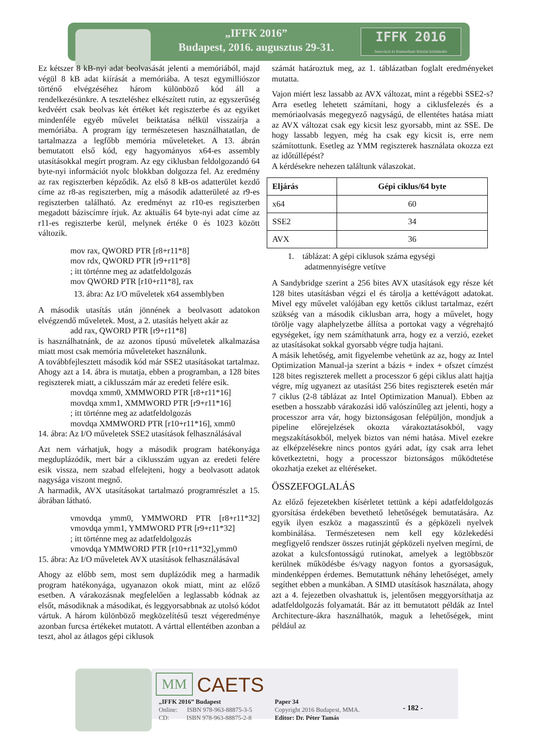„IFFK 2016”
Budapest, 2016. augusztus 29-31.
IFFK 2016
Innováció és fenntartható felszíni közlekedés
Ez kétszer 8 kB-nyi adat beolvasását jelenti a memóriából, majd végül 8 kB adat kiírását a memóriába. A teszt egymilliószor történő elvégzéséhez három különböző kód áll a rendelkezésünkre. A teszteléshez elkészített rutin, az egyszerűség kedvéért csak beolvas két értéket két regiszterbe és az egyiket mindenféle egyéb művelet beiktatása nélkül visszaírja a memóriába. A program így természetesen használhatatlan, de tartalmazza a legfőbb memória műveleteket. A 13. ábrán bemutatott első kód, egy hagyományos x64-es assembly utasításokkal megírt program. Az egy ciklusban feldolgozandó 64 byte-nyi információt nyolc blokkban dolgozza fel. Az eredmény az rax regiszterben képződik. Az első 8 kB-os adatterület kezdő címe az r8-as regiszterben, míg a második adatterületé az r9-es regiszterben található. Az eredményt az r10-es regiszterben megadott báziscímre írjuk. Az aktuális 64 byte-nyi adat címe az r11-es regiszterbe kerül, melynek értéke 0 és 1023 között változik.
mov rax, QWORD PTR [r8+r11*8]
mov rdx, QWORD PTR [r9+r11*8]
; itt történne meg az adatfeldolgozás
mov QWORD PTR [r10+r11*8], rax
13. ábra: Az I/O műveletek x64 assemblyben
A második utasítás után jönnének a beolvasott adatokon elvégzendő műveletek. Most, a 2. utasítás helyett akár az
add rax, QWORD PTR [r9+r11*8]
is használhatnánk, de az azonos típusú műveletek alkalmazása miatt most csak memória műveleteket használunk.
A továbbfejlesztett második kód már SSE2 utasításokat tartalmaz. Ahogy azt a 14. ábra is mutatja, ebben a programban, a 128 bites regiszterek miatt, a ciklusszám már az eredeti felére esik.
movdqa xmm0, XMMWORD PTR [r8+r11*16]
movdqa xmm1, XMMWORD PTR [r9+r11*16]
; itt történne meg az adatfeldolgozás
movdqa XMMWORD PTR [r10+r11*16], xmm0
14. ábra: Az I/O műveletek SSE2 utasítások felhasználásával
Azt nem várhatjuk, hogy a második program hatékonyága megduplázódik, mert bár a ciklusszám ugyan az eredeti felére esik vissza, nem szabad elfelejteni, hogy a beolvasott adatok nagysága viszont megnő.
A harmadik, AVX utasításokat tartalmazó programrészlet a 15. ábrában látható.
vmovdqa ymm0, YMMWORD PTR [r8+r11*32] vmovdqa ymm1, YMMWORD PTR [r9+r11*32]
; itt történne meg az adatfeldolgozás
vmovdqa YMMWORD PTR [r10+r11*32],ymm0
15. ábra: Az I/O műveletek AVX utasítások felhasználásával
Ahogy az előbb sem, most sem duplázódik meg a harmadik program hatékonyága, ugyanazon okok miatt, mint az előző esetben. A várakozásnak megfelelően a leglassabb kódnak az elsőt, másodiknak a másodikat, és leggyorsabbnak az utolsó kódot vártuk. A három különböző megközelítésű teszt végeredménye azonban furcsa értékeket mutatott. A várttal ellentétben azonban a teszt, ahol az átlagos gépi ciklusok
számát határoztuk meg, az 1. táblázatban foglalt eredményeket mutatta.
Vajon miért lesz lassabb az AVX változat, mint a régebbi SSE2-s? Arra esetleg lehetett számítani, hogy a ciklusfelezés és a memóriaolvasás megegyező nagyságú, de ellentétes hatása miatt az AVX változat csak egy kicsit lesz gyorsabb, mint az SSE. De hogy lassabb legyen, még ha csak egy kicsit is, erre nem számítottunk. Esetleg az YMM regiszterek használata okozza ezt az időtúllépést?
A kérdésekre nehezen találtunk válaszokat.
| Eljárás | Gépi ciklus/64 byte |
| --- | --- |
| x64 | 60 |
| SSE2 | 34 |
| AVX | 36 |
1. táblázat: A gépi ciklusok száma egységi
adatmennyiségre vetítve
A Sandybridge szerint a 256 bites AVX utasítások egy része két 128 bites utasításban végzi el és tárolja a kettévágott adatokat. Mivel egy művelet valójában egy kettős ciklust tartalmaz, ezért szükség van a második ciklusban arra, hogy a művelet, hogy törölje vagy alaphelyzetbe állítsa a portokat vagy a végrehajtó egységeket, így nem számíthatunk arra, hogy ez a verzió, ezeket az utasításokat sokkal gyorsabb végre tudja hajtani.
A másik lehetőség, amit figyelembe vehetünk az az, hogy az Intel Optimization Manual-ja szerint a bázis + index + ofszet címzést 128 bites regiszterek mellett a processzor 6 gépi ciklus alatt hajtja végre, míg ugyanezt az utasítást 256 bites regiszterek esetén már 7 ciklus (2-8 táblázat az Intel Optimization Manual). Ebben az esetben a hosszabb várakozási idő valószínűleg azt jelenti, hogy a processzor arra vár, hogy biztonságosan felépüljön, mondjuk a pipeline előrejelzések okozta várakoztatásokból, vagy megszakításokból, melyek biztos van némi hatása. Mivel ezekre az elképzelésekre nincs pontos gyári adat, így csak arra lehet következtetni, hogy a processzor biztonságos működtetése okozhatja ezeket az eltéréseket.
ÖSSZEFOGLALÁS
Az előző fejezetekben kísérletet tettünk a képi adatfeldolgozás gyorsítása érdekében bevethető lehetőségek bemutatására. Az egyik ilyen eszköz a magasszintű és a gépközeli nyelvek kombinálása. Természetesen nem kell egy közlekedési megfigyelő rendszer összes rutinját gépközeli nyelven megírni, de azokat a kulcsfontosságú rutinokat, amelyek a legtöbbször kerülnek működésbe és/vagy nagyon fontos a gyorsaságuk, mindenképpen érdemes. Bemutattunk néhány lehetőséget, amely segíthet ebben a munkában. A SIMD utasítások használata, ahogy azt a 4. fejezetben olvashattuk is, jelentősen meggyorsíthatja az adatfeldolgozás folyamatát. Bár az itt bemutatott példák az Intel Architecture-ákra használhatók, maguk a lehetőségek, mint például az
MM CAETS
„IFFK 2016” Budapest
Online: ISBN 978-963-88875-3-5
CD: ISBN 978-963-88875-2-8
Paper 34
Copyright 2016 Budapest, MMA.
Editor: Dr. Péter Tamás
- 182 -